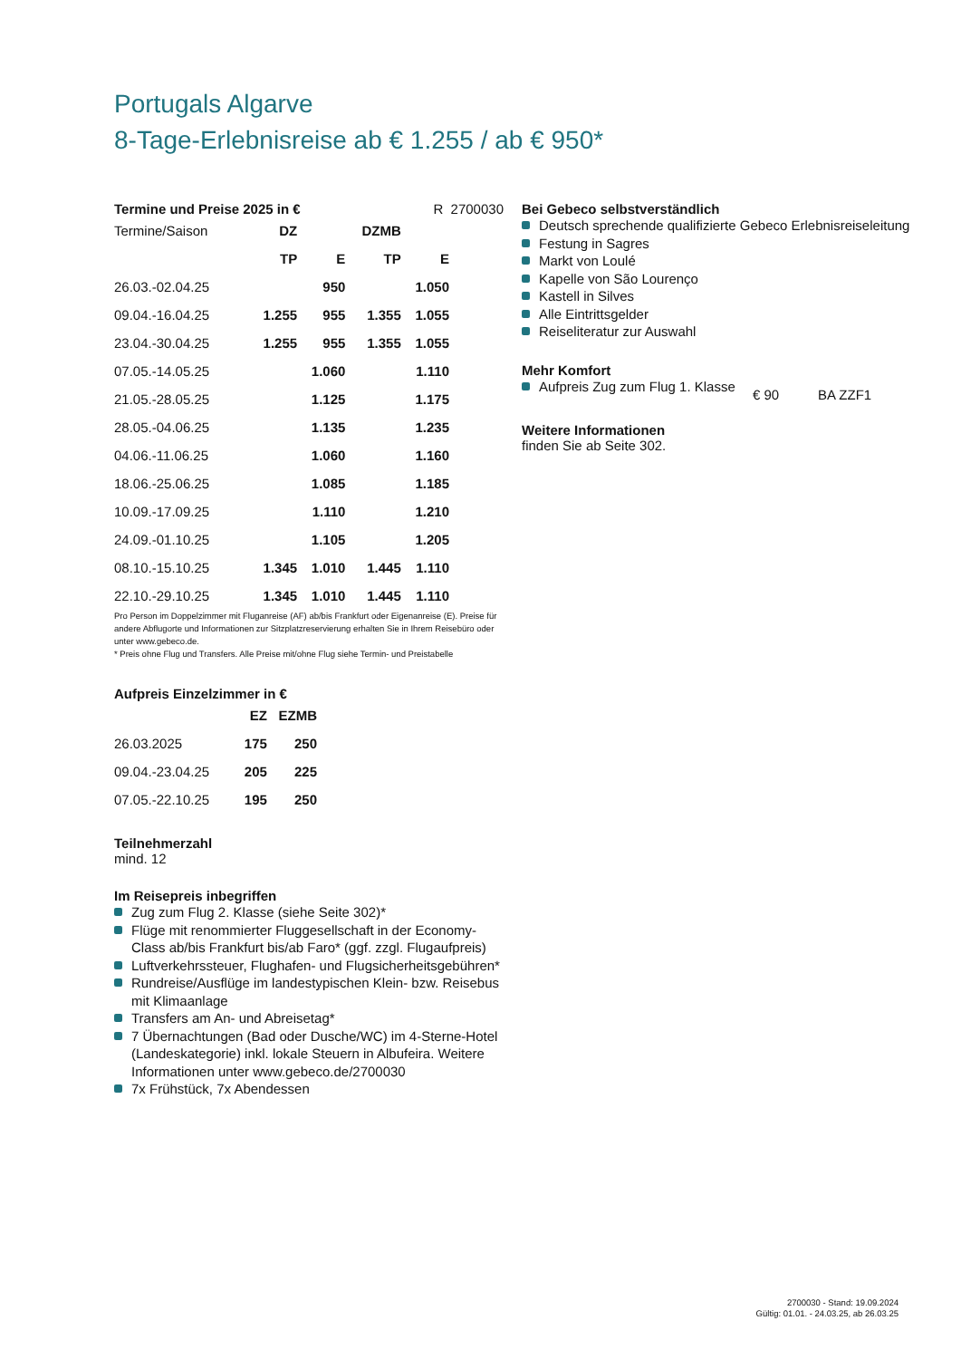Portugals Algarve
8-Tage-Erlebnisreise ab € 1.255 / ab € 950*
Termine und Preise 2025 in € R 2700030
| Termine/Saison | DZ | | DZMB | |
| | TP | E | TP | E |
| 26.03.-02.04.25 | | 950 | | 1.050 |
| 09.04.-16.04.25 | 1.255 | 955 | 1.355 | 1.055 |
| 23.04.-30.04.25 | 1.255 | 955 | 1.355 | 1.055 |
| 07.05.-14.05.25 | | 1.060 | | 1.110 |
| 21.05.-28.05.25 | | 1.125 | | 1.175 |
| 28.05.-04.06.25 | | 1.135 | | 1.235 |
| 04.06.-11.06.25 | | 1.060 | | 1.160 |
| 18.06.-25.06.25 | | 1.085 | | 1.185 |
| 10.09.-17.09.25 | | 1.110 | | 1.210 |
| 24.09.-01.10.25 | | 1.105 | | 1.205 |
| 08.10.-15.10.25 | 1.345 | 1.010 | 1.445 | 1.110 |
| 22.10.-29.10.25 | 1.345 | 1.010 | 1.445 | 1.110 |
Pro Person im Doppelzimmer mit Fluganreise (AF) ab/bis Frankfurt oder Eigenanreise (E). Preise für andere Abflugorte und Informationen zur Sitzplatzreservierung erhalten Sie in Ihrem Reisebüro oder unter www.gebeco.de.
* Preis ohne Flug und Transfers. Alle Preise mit/ohne Flug siehe Termin- und Preistabelle
Aufpreis Einzelzimmer in €
| | EZ | EZMB |
| 26.03.2025 | 175 | 250 |
| 09.04.-23.04.25 | 205 | 225 |
| 07.05.-22.10.25 | 195 | 250 |
Teilnehmerzahl
mind. 12
Im Reisepreis inbegriffen
Zug zum Flug 2. Klasse (siehe Seite 302)*
Flüge mit renommierter Fluggesellschaft in der Economy-Class ab/bis Frankfurt bis/ab Faro* (ggf. zzgl. Flugaufpreis)
Luftverkehrssteuer, Flughafen- und Flugsicherheitsgebühren*
Rundreise/Ausflüge im landestypischen Klein- bzw. Reisebus mit Klimaanlage
Transfers am An- und Abreisetag*
7 Übernachtungen (Bad oder Dusche/WC) im 4-Sterne-Hotel (Landeskategorie) inkl. lokale Steuern in Albufeira. Weitere Informationen unter www.gebeco.de/2700030
7x Frühstück, 7x Abendessen
Bei Gebeco selbstverständlich
Deutsch sprechende qualifizierte Gebeco Erlebnisreiseleitung
Festung in Sagres
Markt von Loulé
Kapelle von São Lourenço
Kastell in Silves
Alle Eintrittsgelder
Reiseliteratur zur Auswahl
Mehr Komfort
Aufpreis Zug zum Flug 1. Klasse
€ 90 BA ZZF1
Weitere Informationen
finden Sie ab Seite 302.
2700030 - Stand: 19.09.2024
Gültig: 01.01. - 24.03.25, ab 26.03.25